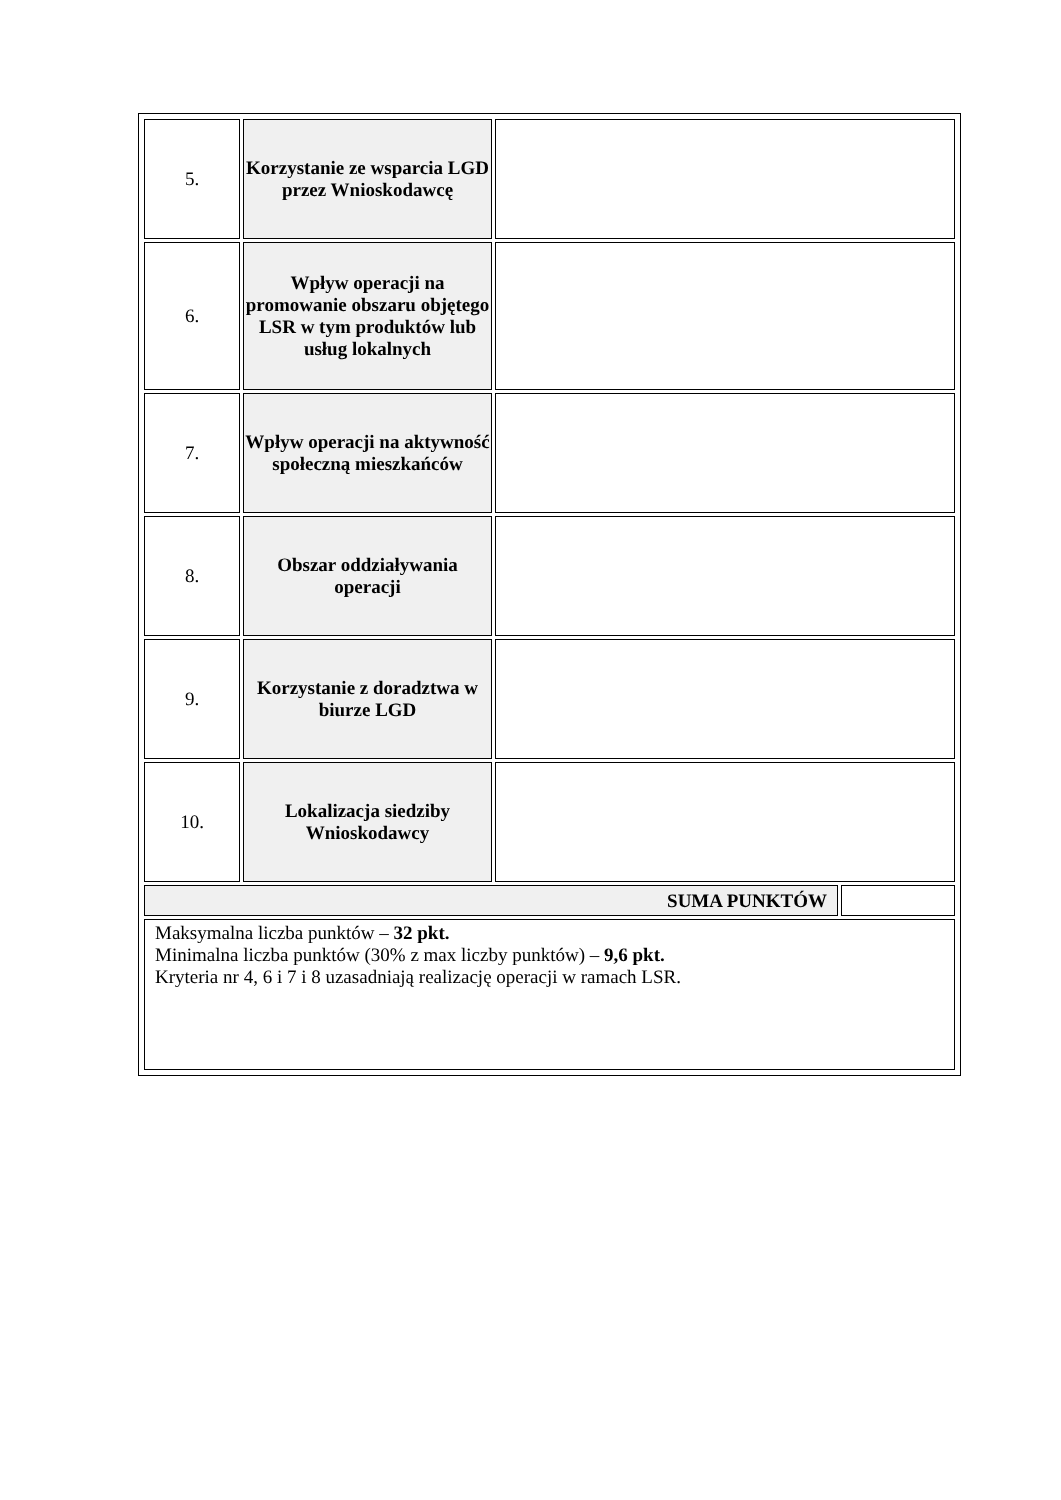| 5. | Korzystanie ze wsparcia LGD przez Wnioskodawcę | | |
| 6. | Wpływ operacji na promowanie obszaru objętego LSR w tym produktów lub usług lokalnych | | |
| 7. | Wpływ operacji na aktywność społeczną mieszkańców | | |
| 8. | Obszar oddziaływania operacji | | |
| 9. | Korzystanie z doradztwa w biurze LGD | | |
| 10. | Lokalizacja siedziby Wnioskodawcy | | |
| SUMA PUNKTÓW | | | |
| Maksymalna liczba punktów – 32 pkt. Minimalna liczba punktów (30% z max liczby punktów) – 9,6 pkt. Kryteria nr 4, 6 i 7 i 8 uzasadniają realizację operacji w ramach LSR. | | | |